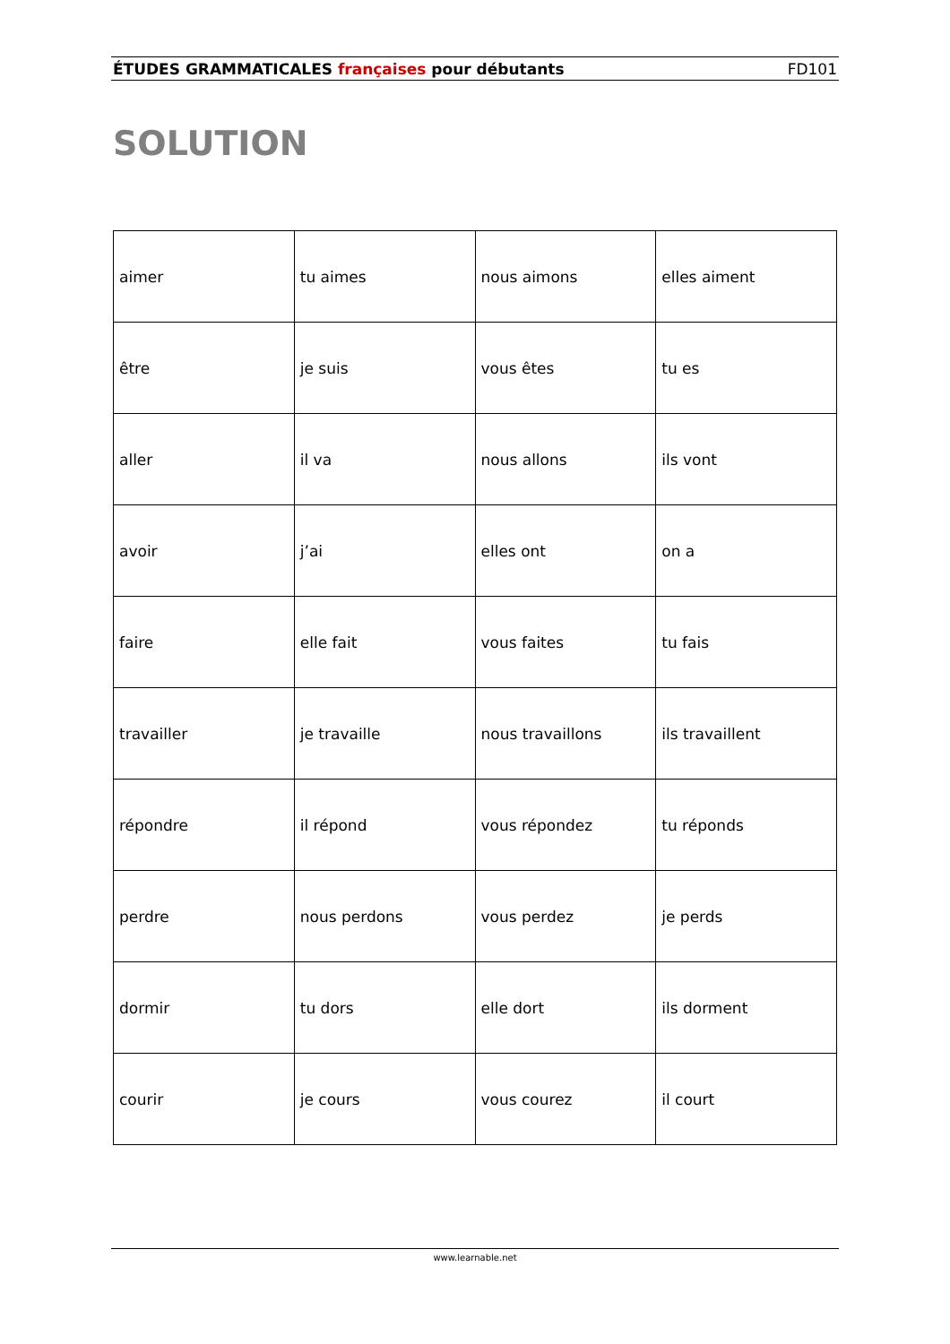ÉTUDES GRAMMATICALES françaises pour débutants FD101
SOLUTION
| aimer | tu aimes | nous aimons | elles aiment |
| être | je suis | vous êtes | tu es |
| aller | il va | nous allons | ils vont |
| avoir | j’ai | elles ont | on a |
| faire | elle fait | vous faites | tu fais |
| travailler | je travaille | nous travaillons | ils travaillent |
| répondre | il répond | vous répondez | tu réponds |
| perdre | nous perdons | vous perdez | je perds |
| dormir | tu dors | elle dort | ils dorment |
| courir | je cours | vous courez | il court |
www.learnable.net